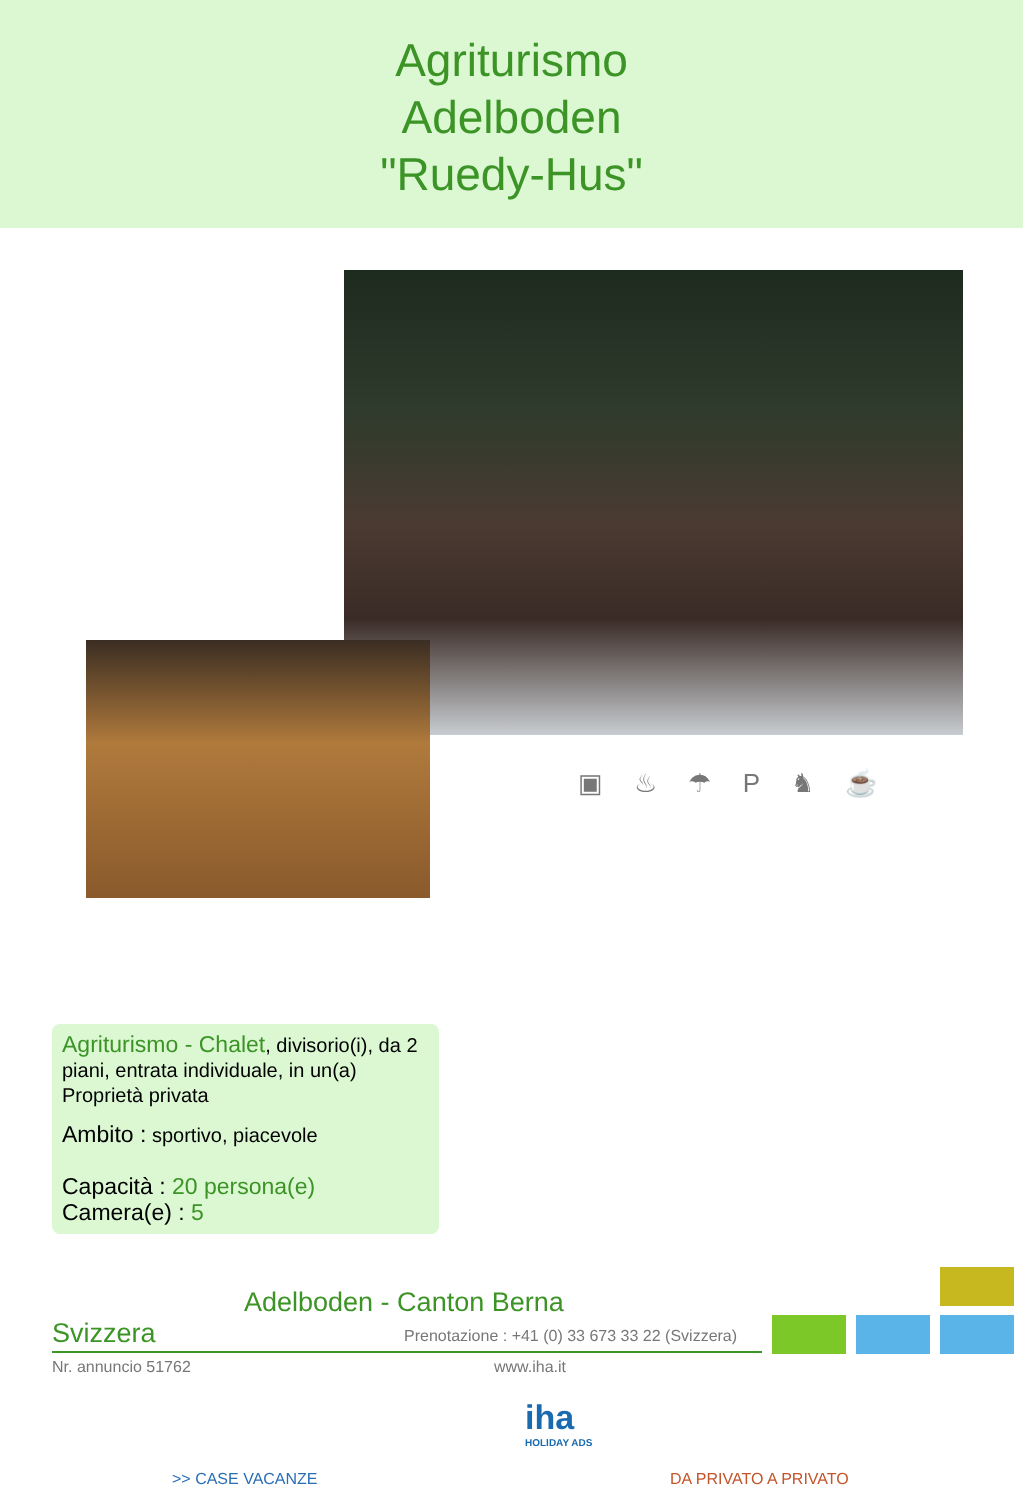Agriturismo
Adelboden
"Ruedy-Hus"
▣ ♨ ☂ P ♞ ☕
Agriturismo - Chalet, divisorio(i), da 2 piani, entrata individuale, in un(a) Proprietà privata
Ambito : sportivo, piacevole
Capacità : 20 persona(e)
Camera(e) : 5
Adelboden - Canton Berna
Svizzera
Prenotazione : +41 (0) 33 673 33 22 (Svizzera)
Nr. annuncio 51762 www.iha.it
iha
HOLIDAY ADS
>> CASE VACANZE DA PRIVATO A PRIVATO